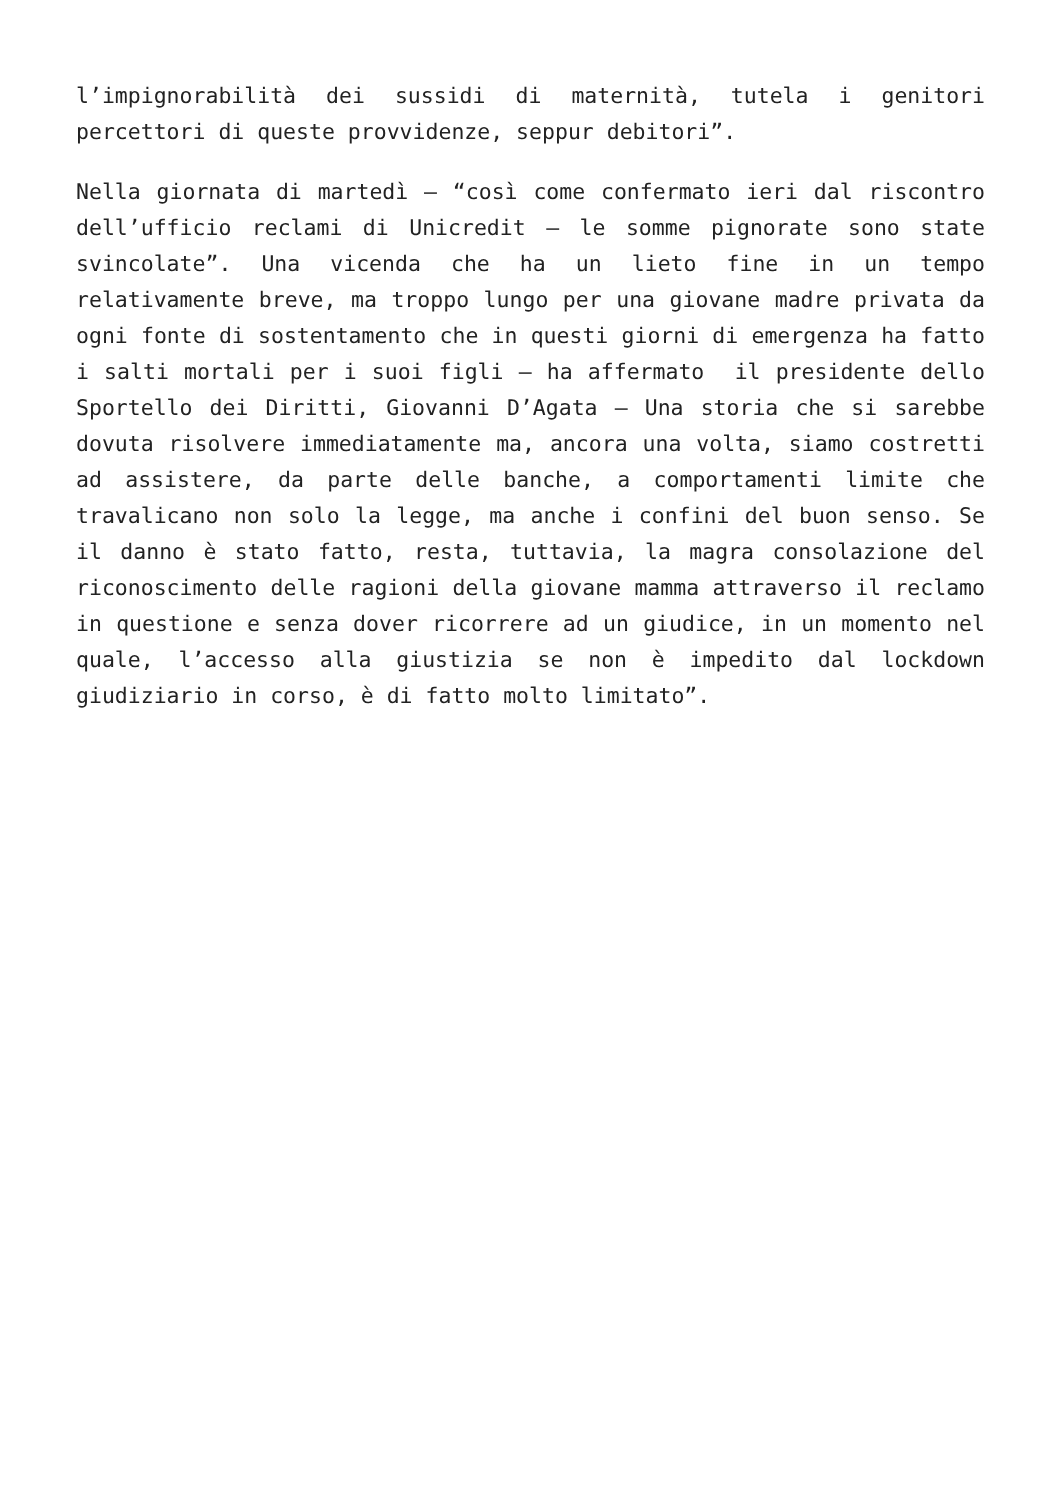l’impignorabilità dei sussidi di maternità, tutela i genitori percettori di queste provvidenze, seppur debitori”.
Nella giornata di martedì – “così come confermato ieri dal riscontro dell’ufficio reclami di Unicredit – le somme pignorate sono state svincolate”. Una vicenda che ha un lieto fine in un tempo relativamente breve, ma troppo lungo per una giovane madre privata da ogni fonte di sostentamento che in questi giorni di emergenza ha fatto i salti mortali per i suoi figli – ha affermato il presidente dello Sportello dei Diritti, Giovanni D’Agata – Una storia che si sarebbe dovuta risolvere immediatamente ma, ancora una volta, siamo costretti ad assistere, da parte delle banche, a comportamenti limite che travalicano non solo la legge, ma anche i confini del buon senso. Se il danno è stato fatto, resta, tuttavia, la magra consolazione del riconoscimento delle ragioni della giovane mamma attraverso il reclamo in questione e senza dover ricorrere ad un giudice, in un momento nel quale, l’accesso alla giustizia se non è impedito dal lockdown giudiziario in corso, è di fatto molto limitato”.